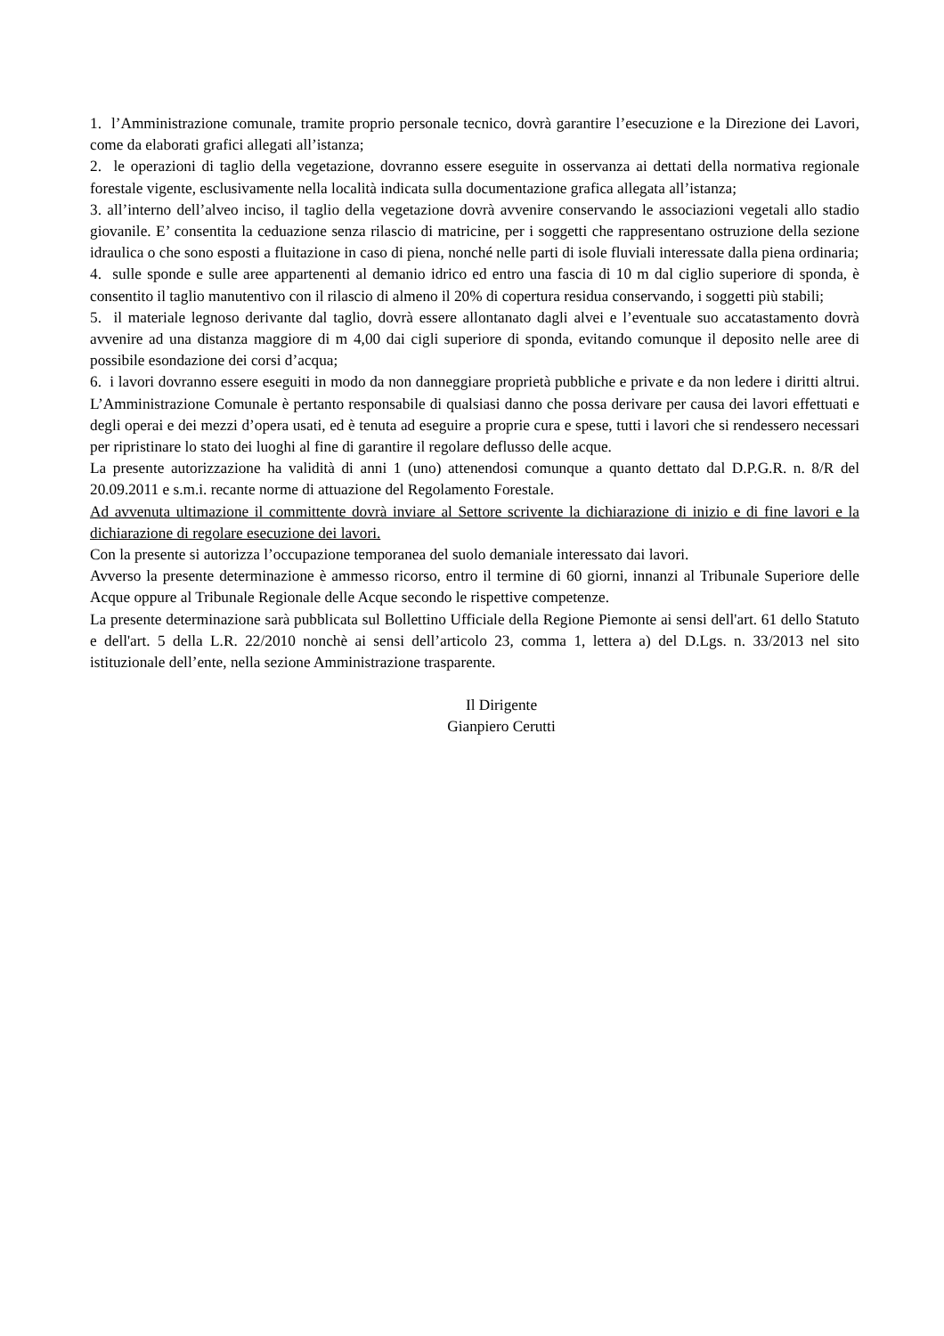1. l’Amministrazione comunale, tramite proprio personale tecnico, dovrà garantire l’esecuzione e la Direzione dei Lavori, come da elaborati grafici allegati all’istanza;
2. le operazioni di taglio della vegetazione, dovranno essere eseguite in osservanza ai dettati della normativa regionale forestale vigente, esclusivamente nella località indicata sulla documentazione grafica allegata all’istanza;
3. all’interno dell’alveo inciso, il taglio della vegetazione dovrà avvenire conservando le associazioni vegetali allo stadio giovanile. E’ consentita la ceduazione senza rilascio di matricine, per i soggetti che rappresentano ostruzione della sezione idraulica o che sono esposti a fluitazione in caso di piena, nonché nelle parti di isole fluviali interessate dalla piena ordinaria;
4. sulle sponde e sulle aree appartenenti al demanio idrico ed entro una fascia di 10 m dal ciglio superiore di sponda, è consentito il taglio manutentivo con il rilascio di almeno il 20% di copertura residua conservando, i soggetti più stabili;
5. il materiale legnoso derivante dal taglio, dovrà essere allontanato dagli alvei e l’eventuale suo accatastamento dovrà avvenire ad una distanza maggiore di m 4,00 dai cigli superiore di sponda, evitando comunque il deposito nelle aree di possibile esondazione dei corsi d’acqua;
6. i lavori dovranno essere eseguiti in modo da non danneggiare proprietà pubbliche e private e da non ledere i diritti altrui. L’Amministrazione Comunale è pertanto responsabile di qualsiasi danno che possa derivare per causa dei lavori effettuati e degli operai e dei mezzi d’opera usati, ed è tenuta ad eseguire a proprie cura e spese, tutti i lavori che si rendessero necessari per ripristinare lo stato dei luoghi al fine di garantire il regolare deflusso delle acque.
La presente autorizzazione ha validità di anni 1 (uno) attenendosi comunque a quanto dettato dal D.P.G.R. n. 8/R del 20.09.2011 e s.m.i. recante norme di attuazione del Regolamento Forestale.
Ad avvenuta ultimazione il committente dovrà inviare al Settore scrivente la dichiarazione di inizio e di fine lavori e la dichiarazione di regolare esecuzione dei lavori.
Con la presente si autorizza l’occupazione temporanea del suolo demaniale interessato dai lavori.
Avverso la presente determinazione è ammesso ricorso, entro il termine di 60 giorni, innanzi al Tribunale Superiore delle Acque oppure al Tribunale Regionale delle Acque secondo le rispettive competenze.
La presente determinazione sarà pubblicata sul Bollettino Ufficiale della Regione Piemonte ai sensi dell'art. 61 dello Statuto e dell'art. 5 della L.R. 22/2010 nonchè ai sensi dell’articolo 23, comma 1, lettera a) del D.Lgs. n. 33/2013 nel sito istituzionale dell’ente, nella sezione Amministrazione trasparente.
Il Dirigente
Gianpiero Cerutti